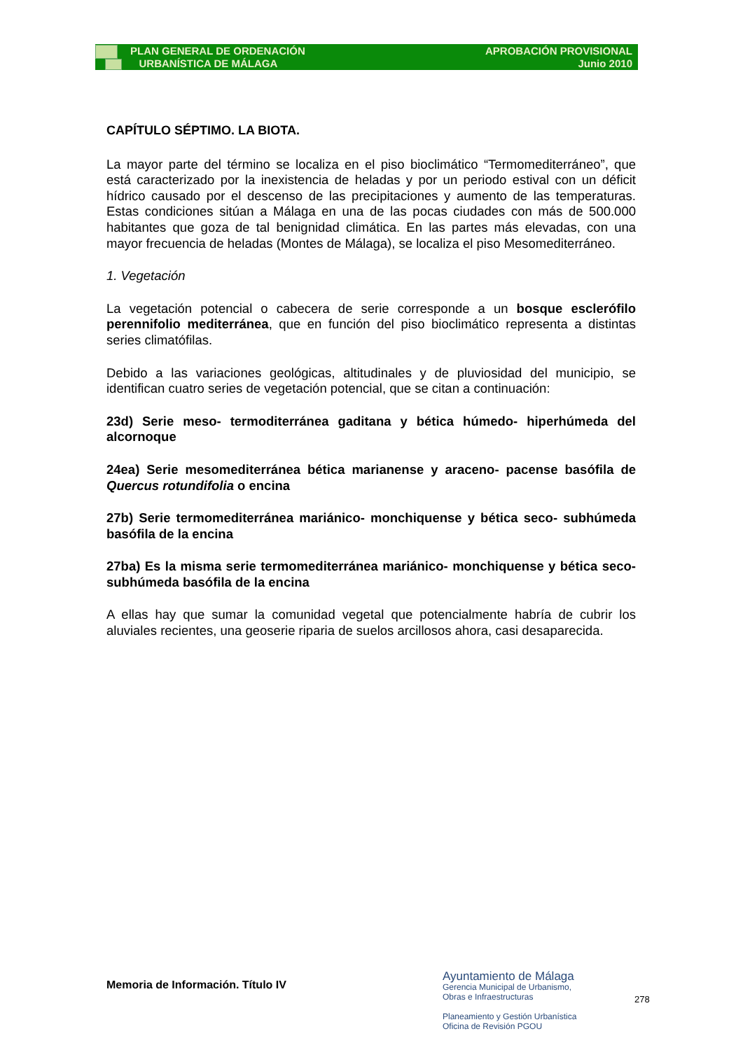PLAN GENERAL DE ORDENACIÓN
URBANÍSTICA DE MÁLAGA
APROBACIÓN PROVISIONAL
Junio 2010
CAPÍTULO SÉPTIMO. LA BIOTA.
La mayor parte del término se localiza en el piso bioclimático “Termomediterráneo”, que está caracterizado por la inexistencia de heladas y por un periodo estival con un déficit hídrico causado por el descenso de las precipitaciones y aumento de las temperaturas. Estas condiciones sitúan a Málaga en una de las pocas ciudades con más de 500.000 habitantes que goza de tal benignidad climática. En las partes más elevadas, con una mayor frecuencia de heladas (Montes de Málaga), se localiza el piso Mesomediterráneo.
1. Vegetación
La vegetación potencial o cabecera de serie corresponde a un bosque esclerófilo perennifolio mediterránea, que en función del piso bioclimático representa a distintas series climatófilas.
Debido a las variaciones geológicas, altitudinales y de pluviosidad del municipio, se identifican cuatro series de vegetación potencial, que se citan a continuación:
23d) Serie meso- termoditerránea gaditana y bética húmedo- hiperhúmeda del alcornoque
24ea) Serie mesomediterránea bética marianense y araceno- pacense basófila de Quercus rotundifolia o encina
27b) Serie termomediterránea mariánico- monchiquense y bética seco- subhúmeda basófila de la encina
27ba) Es la misma serie termomediterránea mariánico- monchiquense y bética seco- subhúmeda basófila de la encina
A ellas hay que sumar la comunidad vegetal que potencialmente habría de cubrir los aluviales recientes, una geoserie riparia de suelos arcillosos ahora, casi desaparecida.
Memoria de Información. Título IV
Ayuntamiento de Málaga
Gerencia Municipal de Urbanismo,
Obras e Infraestructuras
Planeamiento y Gestión Urbanística
Oficina de Revisión PGOU
278